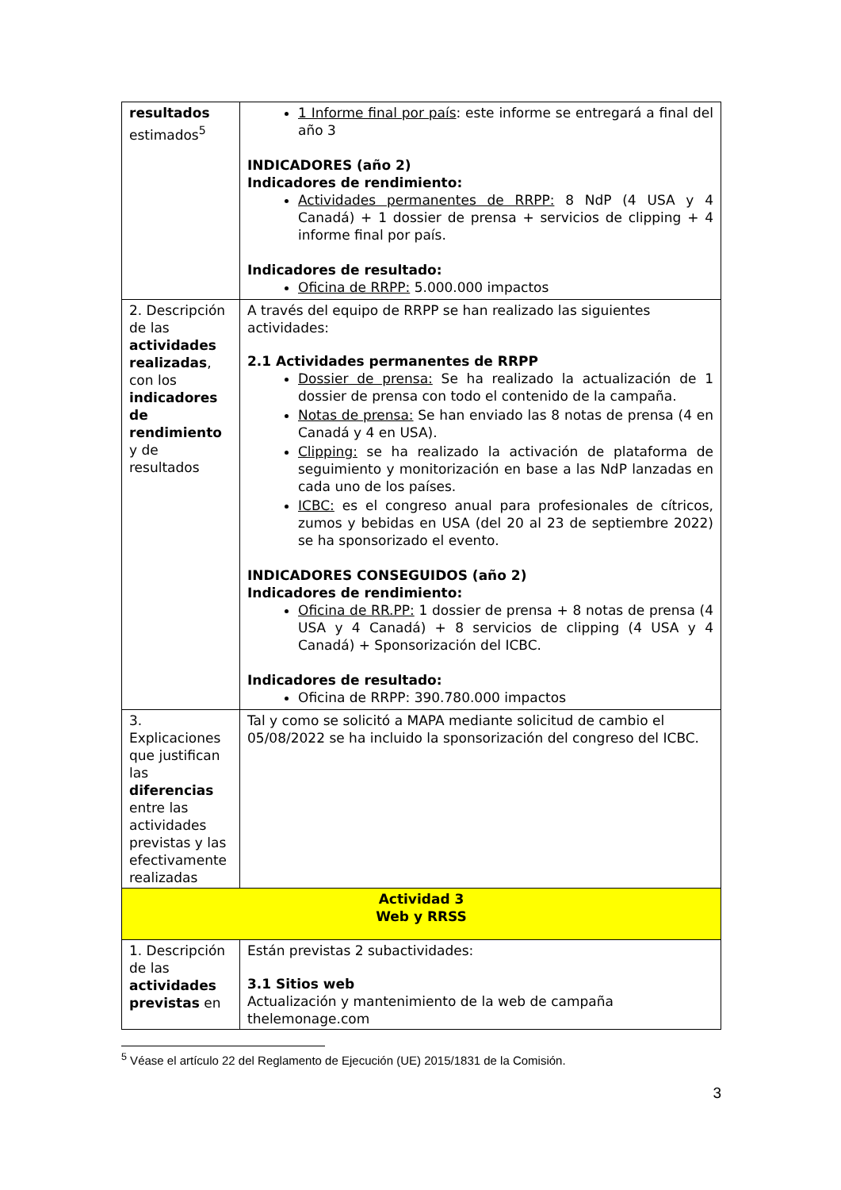| resultados estimados<sup>5</sup> | 1 Informe final por país : este informe se entregará a final del año 3 INDICADORES (año 2) Indicadores de rendimiento: Actividades permanentes de RRPP: 8 NdP (4 USA y 4 Canadá) + 1 dossier de prensa + servicios de clipping + 4 informe final por país. Indicadores de resultado: Oficina de RRPP: 5.000.000 impactos |
| 2. Descripción de las actividades realizadas , con los indicadores de rendimiento y de resultados | A través del equipo de RRPP se han realizado las siguientes actividades: 2.1 Actividades permanentes de RRPP Dossier de prensa: Se ha realizado la actualización de 1 dossier de prensa con todo el contenido de la campaña. Notas de prensa: Se han enviado las 8 notas de prensa (4 en Canadá y 4 en USA). Clipping: se ha realizado la activación de plataforma de seguimiento y monitorización en base a las NdP lanzadas en cada uno de los países. ICBC: es el congreso anual para profesionales de cítricos, zumos y bebidas en USA (del 20 al 23 de septiembre 2022) se ha sponsorizado el evento. INDICADORES CONSEGUIDOS (año 2) Indicadores de rendimiento: Oficina de RR.PP: 1 dossier de prensa + 8 notas de prensa (4 USA y 4 Canadá) + 8 servicios de clipping (4 USA y 4 Canadá) + Sponsorización del ICBC. Indicadores de resultado: Oficina de RRPP: 390.780.000 impactos |
| 3. Explicaciones que justifican las diferencias entre las actividades previstas y las efectivamente realizadas | Tal y como se solicitó a MAPA mediante solicitud de cambio el 05/08/2022 se ha incluido la sponsorización del congreso del ICBC. |
| Actividad 3 Web y RRSS | |
| 1. Descripción de las actividades previstas en | Están previstas 2 subactividades: 3.1 Sitios web Actualización y mantenimiento de la web de campaña thelemonage.com |
<sup>5</sup> Véase el artículo 22 del Reglamento de Ejecución (UE) 2015/1831 de la Comisión.
3